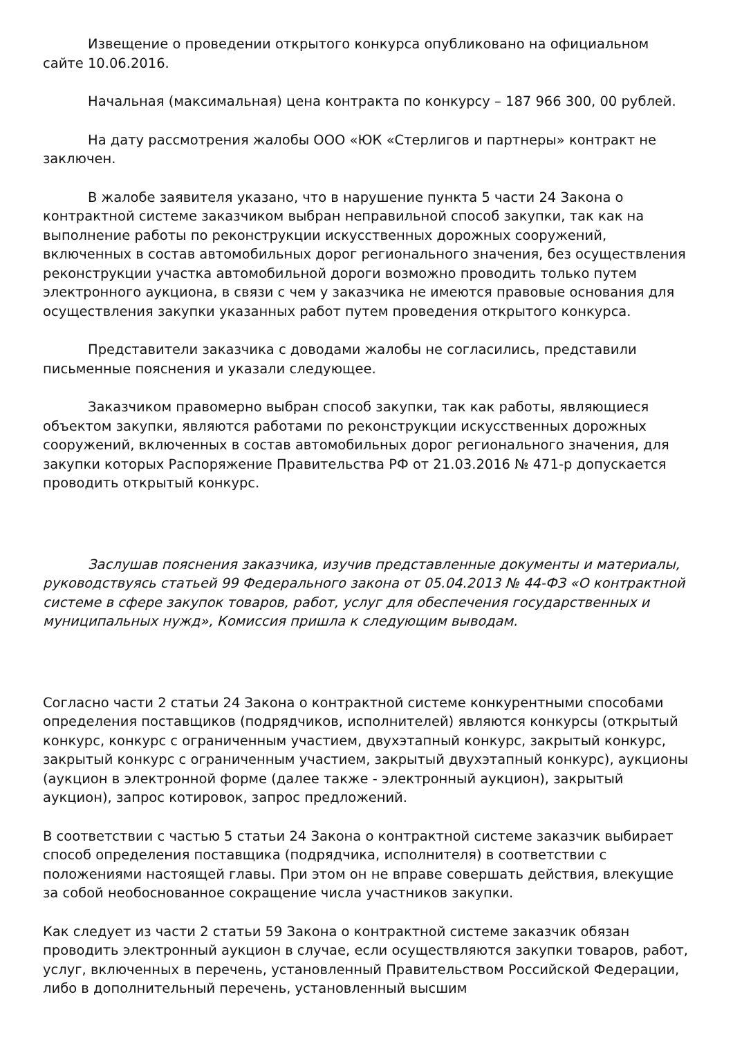Извещение о проведении открытого конкурса опубликовано на официальном сайте 10.06.2016.
Начальная (максимальная) цена контракта по конкурсу – 187 966 300, 00 рублей.
На дату рассмотрения жалобы ООО «ЮК «Стерлигов и партнеры» контракт не заключен.
В жалобе заявителя указано, что в нарушение пункта 5 части 24 Закона о контрактной системе заказчиком выбран неправильной способ закупки, так как на выполнение работы по реконструкции искусственных дорожных сооружений, включенных в состав автомобильных дорог регионального значения, без осуществления реконструкции участка автомобильной дороги возможно проводить только путем электронного аукциона, в связи с чем у заказчика не имеются правовые основания для осуществления закупки указанных работ путем проведения открытого конкурса.
Представители заказчика с доводами жалобы не согласились, представили письменные пояснения и указали следующее.
Заказчиком правомерно выбран способ закупки, так как работы, являющиеся объектом закупки, являются работами по реконструкции искусственных дорожных сооружений, включенных в состав автомобильных дорог регионального значения, для закупки которых Распоряжение Правительства РФ от 21.03.2016 № 471-р допускается проводить открытый конкурс.
Заслушав пояснения заказчика, изучив представленные документы и материалы, руководствуясь статьей 99 Федерального закона от 05.04.2013 № 44-ФЗ «О контрактной системе в сфере закупок товаров, работ, услуг для обеспечения государственных и муниципальных нужд», Комиссия пришла к следующим выводам.
Согласно части 2 статьи 24 Закона о контрактной системе конкурентными способами определения поставщиков (подрядчиков, исполнителей) являются конкурсы (открытый конкурс, конкурс с ограниченным участием, двухэтапный конкурс, закрытый конкурс, закрытый конкурс с ограниченным участием, закрытый двухэтапный конкурс), аукционы (аукцион в электронной форме (далее также - электронный аукцион), закрытый аукцион), запрос котировок, запрос предложений.
В соответствии с частью 5 статьи 24 Закона о контрактной системе заказчик выбирает способ определения поставщика (подрядчика, исполнителя) в соответствии с положениями настоящей главы. При этом он не вправе совершать действия, влекущие за собой необоснованное сокращение числа участников закупки.
Как следует из части 2 статьи 59 Закона о контрактной системе заказчик обязан проводить электронный аукцион в случае, если осуществляются закупки товаров, работ, услуг, включенных в перечень, установленный Правительством Российской Федерации, либо в дополнительный перечень, установленный высшим